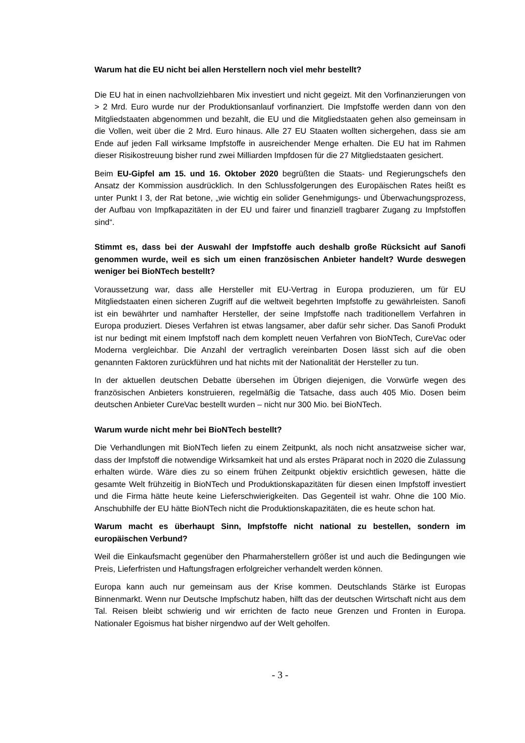Warum hat die EU nicht bei allen Herstellern noch viel mehr bestellt?
Die EU hat in einen nachvollziehbaren Mix investiert und nicht gegeizt. Mit den Vorfinanzierungen von > 2 Mrd. Euro wurde nur der Produktionsanlauf vorfinanziert. Die Impfstoffe werden dann von den Mitgliedstaaten abgenommen und bezahlt, die EU und die Mitgliedstaaten gehen also gemeinsam in die Vollen, weit über die 2 Mrd. Euro hinaus. Alle 27 EU Staaten wollten sichergehen, dass sie am Ende auf jeden Fall wirksame Impfstoffe in ausreichender Menge erhalten. Die EU hat im Rahmen dieser Risikostreuung bisher rund zwei Milliarden Impfdosen für die 27 Mitgliedstaaten gesichert.
Beim EU-Gipfel am 15. und 16. Oktober 2020 begrüßten die Staats- und Regierungschefs den Ansatz der Kommission ausdrücklich. In den Schlussfolgerungen des Europäischen Rates heißt es unter Punkt I 3, der Rat betone, „wie wichtig ein solider Genehmigungs- und Überwachungsprozess, der Aufbau von Impfkapazitäten in der EU und fairer und finanziell tragbarer Zugang zu Impfstoffen sind“.
Stimmt es, dass bei der Auswahl der Impfstoffe auch deshalb große Rücksicht auf Sanofi genommen wurde, weil es sich um einen französischen Anbieter handelt? Wurde deswegen weniger bei BioNTech bestellt?
Voraussetzung war, dass alle Hersteller mit EU-Vertrag in Europa produzieren, um für EU Mitgliedstaaten einen sicheren Zugriff auf die weltweit begehrten Impfstoffe zu gewährleisten. Sanofi ist ein bewährter und namhafter Hersteller, der seine Impfstoffe nach traditionellem Verfahren in Europa produziert. Dieses Verfahren ist etwas langsamer, aber dafür sehr sicher. Das Sanofi Produkt ist nur bedingt mit einem Impfstoff nach dem komplett neuen Verfahren von BioNTech, CureVac oder Moderna vergleichbar. Die Anzahl der vertraglich vereinbarten Dosen lässt sich auf die oben genannten Faktoren zurückführen und hat nichts mit der Nationalität der Hersteller zu tun.
In der aktuellen deutschen Debatte übersehen im Übrigen diejenigen, die Vorwürfe wegen des französischen Anbieters konstruieren, regelmäßig die Tatsache, dass auch 405 Mio. Dosen beim deutschen Anbieter CureVac bestellt wurden – nicht nur 300 Mio. bei BioNTech.
Warum wurde nicht mehr bei BioNTech bestellt?
Die Verhandlungen mit BioNTech liefen zu einem Zeitpunkt, als noch nicht ansatzweise sicher war, dass der Impfstoff die notwendige Wirksamkeit hat und als erstes Präparat noch in 2020 die Zulassung erhalten würde. Wäre dies zu so einem frühen Zeitpunkt objektiv ersichtlich gewesen, hätte die gesamte Welt frühzeitig in BioNTech und Produktionskapazitäten für diesen einen Impfstoff investiert und die Firma hätte heute keine Lieferschwierigkeiten. Das Gegenteil ist wahr. Ohne die 100 Mio. Anschubhilfe der EU hätte BioNTech nicht die Produktionskapazitäten, die es heute schon hat.
Warum macht es überhaupt Sinn, Impfstoffe nicht national zu bestellen, sondern im europäischen Verbund?
Weil die Einkaufsmacht gegenüber den Pharmaherstellern größer ist und auch die Bedingungen wie Preis, Lieferfristen und Haftungsfragen erfolgreicher verhandelt werden können.
Europa kann auch nur gemeinsam aus der Krise kommen. Deutschlands Stärke ist Europas Binnenmarkt. Wenn nur Deutsche Impfschutz haben, hilft das der deutschen Wirtschaft nicht aus dem Tal. Reisen bleibt schwierig und wir errichten de facto neue Grenzen und Fronten in Europa. Nationaler Egoismus hat bisher nirgendwo auf der Welt geholfen.
- 3 -